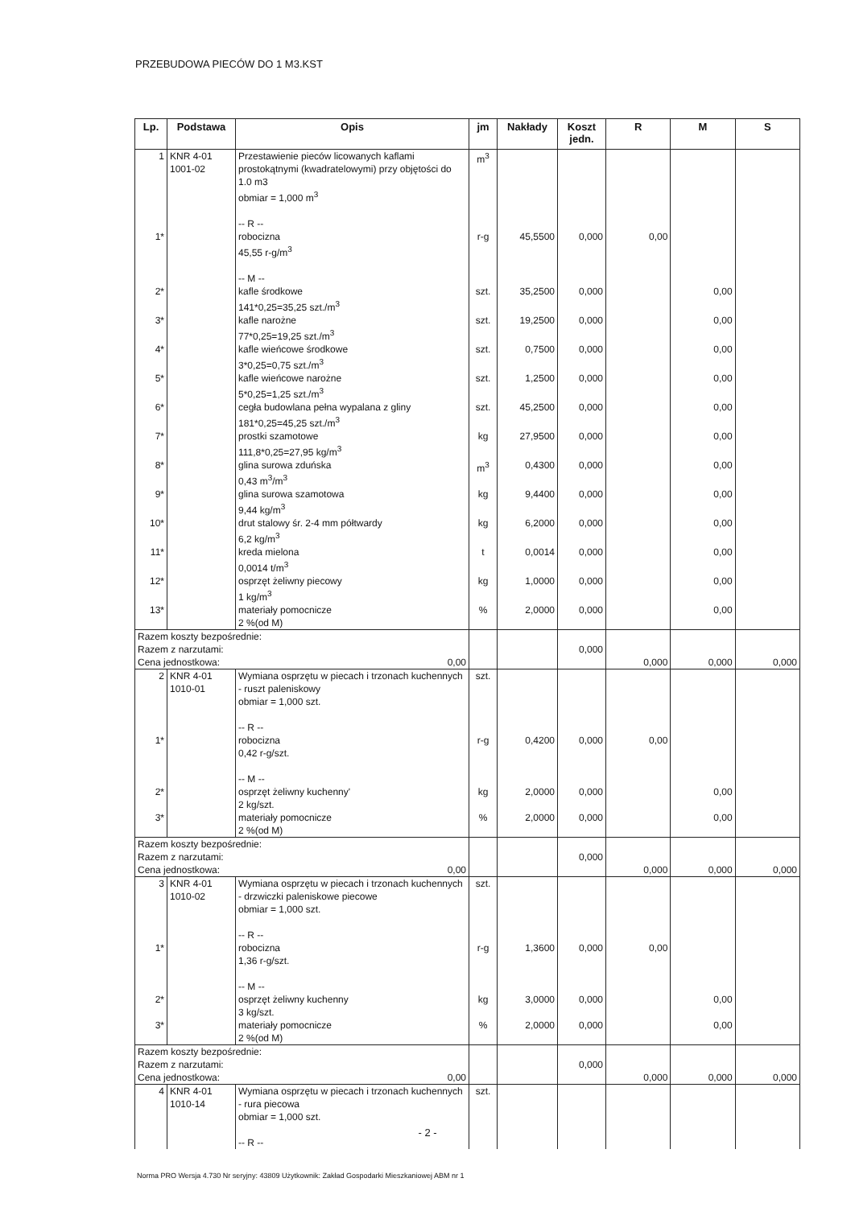PRZEBUDOWA PIECÓW DO 1 M3.KST
| Lp. | Podstawa | Opis | jm | Nakłady | Koszt jedn. | R | M | S |
| --- | --- | --- | --- | --- | --- | --- | --- | --- |
| 1 | KNR 4-01 1001-02 | Przestawienie pieców licowanych kaflami prostokątnymi (kwadratelowymi) przy objętości do 1.0 m3 obmiar = 1,000 m<sup>3</sup> -- R -- | m<sup>3</sup> | | | | | |
| 1* | | robocizna 45,55 r-g/m<sup>3</sup> -- M -- | r-g | 45,5500 | 0,000 | 0,00 | | |
| 2* | | kafle środkowe 141*0,25=35,25 szt./m<sup>3</sup> | szt. | 35,2500 | 0,000 | | 0,00 | |
| 3* | | kafle narożne 77*0,25=19,25 szt./m<sup>3</sup> | szt. | 19,2500 | 0,000 | | 0,00 | |
| 4* | | kafle wieńcowe środkowe 3*0,25=0,75 szt./m<sup>3</sup> | szt. | 0,7500 | 0,000 | | 0,00 | |
| 5* | | kafle wieńcowe narożne 5*0,25=1,25 szt./m<sup>3</sup> | szt. | 1,2500 | 0,000 | | 0,00 | |
| 6* | | cegła budowlana pełna wypalana z gliny 181*0,25=45,25 szt./m<sup>3</sup> | szt. | 45,2500 | 0,000 | | 0,00 | |
| 7* | | prostki szamotowe 111,8*0,25=27,95 kg/m<sup>3</sup> | kg | 27,9500 | 0,000 | | 0,00 | |
| 8* | | glina surowa zduńska 0,43 m<sup>3</sup>/m<sup>3</sup> | m<sup>3</sup> | 0,4300 | 0,000 | | 0,00 | |
| 9* | | glina surowa szamotowa 9,44 kg/m<sup>3</sup> | kg | 9,4400 | 0,000 | | 0,00 | |
| 10* | | drut stalowy śr. 2-4 mm półtwardy 6,2 kg/m<sup>3</sup> | kg | 6,2000 | 0,000 | | 0,00 | |
| 11* | | kreda mielona 0,0014 t/m<sup>3</sup> | t | 0,0014 | 0,000 | | 0,00 | |
| 12* | | osprzęt żeliwny piecowy 1 kg/m<sup>3</sup> | kg | 1,0000 | 0,000 | | 0,00 | |
| 13* | | materiały pomocnicze 2 %(od M) | % | 2,0000 | 0,000 | | 0,00 | |
| Razem koszty bezpośrednie: Razem z narzutami: Cena jednostkowa: 0,00 | | | | | 0,000 | 0,000 | 0,000 | 0,000 |
| 2 | KNR 4-01 1010-01 | Wymiana osprzętu w piecach i trzonach kuchennych - ruszt paleniskowy obmiar = 1,000 szt. -- R -- | szt. | | | | | |
| 1* | | robocizna 0,42 r-g/szt. -- M -- | r-g | 0,4200 | 0,000 | 0,00 | | |
| 2* | | osprzęt żeliwny kuchenny' 2 kg/szt. | kg | 2,0000 | 0,000 | | 0,00 | |
| 3* | | materiały pomocnicze 2 %(od M) | % | 2,0000 | 0,000 | | 0,00 | |
| Razem koszty bezpośrednie: Razem z narzutami: Cena jednostkowa: 0,00 | | | | | 0,000 | 0,000 | 0,000 | 0,000 |
| 3 | KNR 4-01 1010-02 | Wymiana osprzętu w piecach i trzonach kuchennych - drzwiczki paleniskowe piecowe obmiar = 1,000 szt. -- R -- | szt. | | | | | |
| 1* | | robocizna 1,36 r-g/szt. -- M -- | r-g | 1,3600 | 0,000 | 0,00 | | |
| 2* | | osprzęt żeliwny kuchenny 3 kg/szt. | kg | 3,0000 | 0,000 | | 0,00 | |
| 3* | | materiały pomocnicze 2 %(od M) | % | 2,0000 | 0,000 | | 0,00 | |
| Razem koszty bezpośrednie: Razem z narzutami: Cena jednostkowa: 0,00 | | | | | 0,000 | 0,000 | 0,000 | 0,000 |
| 4 | KNR 4-01 1010-14 | Wymiana osprzętu w piecach i trzonach kuchennych - rura piecowa obmiar = 1,000 szt. -- R -- | szt. | | | | | |
- 2 -
Norma PRO Wersja 4.730 Nr seryjny: 43809 Użytkownik: Zakład Gospodarki Mieszkaniowej ABM nr 1